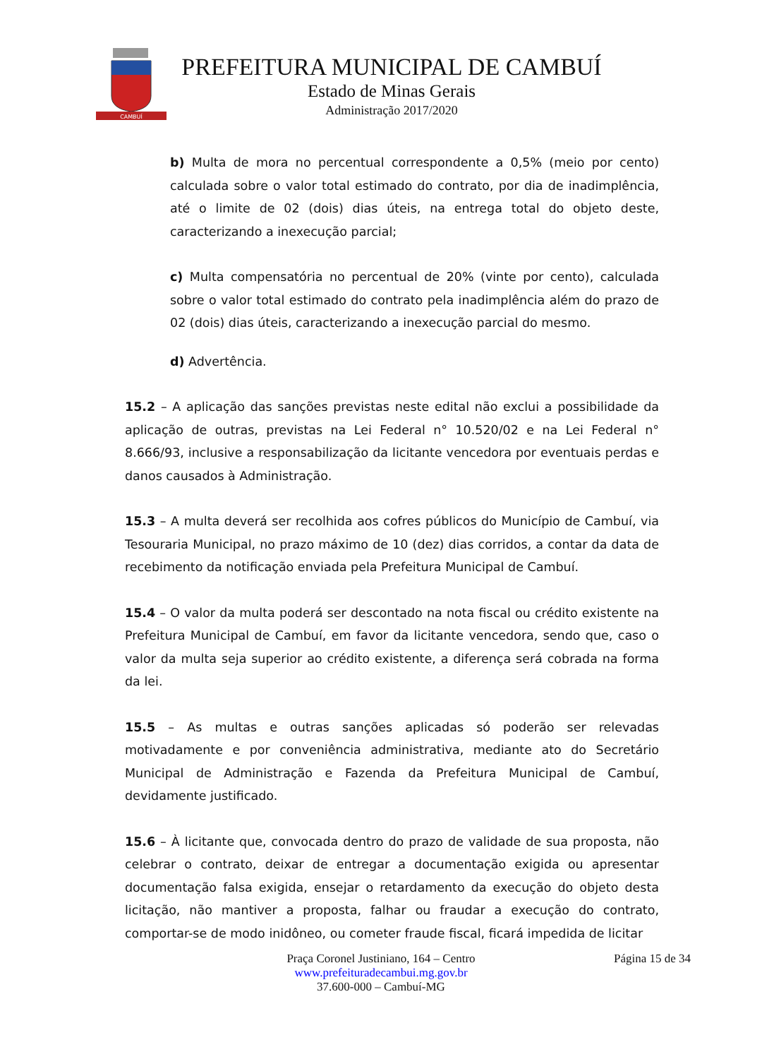CAMBUÍ
PREFEITURA MUNICIPAL DE CAMBUÍ
Estado de Minas Gerais
Administração 2017/2020
b) Multa de mora no percentual correspondente a 0,5% (meio por cento) calculada sobre o valor total estimado do contrato, por dia de inadimplência, até o limite de 02 (dois) dias úteis, na entrega total do objeto deste, caracterizando a inexecução parcial;
c) Multa compensatória no percentual de 20% (vinte por cento), calculada sobre o valor total estimado do contrato pela inadimplência além do prazo de 02 (dois) dias úteis, caracterizando a inexecução parcial do mesmo.
d) Advertência.
15.2 – A aplicação das sanções previstas neste edital não exclui a possibilidade da aplicação de outras, previstas na Lei Federal n° 10.520/02 e na Lei Federal n° 8.666/93, inclusive a responsabilização da licitante vencedora por eventuais perdas e danos causados à Administração.
15.3 – A multa deverá ser recolhida aos cofres públicos do Município de Cambuí, via Tesouraria Municipal, no prazo máximo de 10 (dez) dias corridos, a contar da data de recebimento da notificação enviada pela Prefeitura Municipal de Cambuí.
15.4 – O valor da multa poderá ser descontado na nota fiscal ou crédito existente na Prefeitura Municipal de Cambuí, em favor da licitante vencedora, sendo que, caso o valor da multa seja superior ao crédito existente, a diferença será cobrada na forma da lei.
15.5 – As multas e outras sanções aplicadas só poderão ser relevadas motivadamente e por conveniência administrativa, mediante ato do Secretário Municipal de Administração e Fazenda da Prefeitura Municipal de Cambuí, devidamente justificado.
15.6 – À licitante que, convocada dentro do prazo de validade de sua proposta, não celebrar o contrato, deixar de entregar a documentação exigida ou apresentar documentação falsa exigida, ensejar o retardamento da execução do objeto desta licitação, não mantiver a proposta, falhar ou fraudar a execução do contrato, comportar-se de modo inidôneo, ou cometer fraude fiscal, ficará impedida de licitar
Praça Coronel Justiniano, 164 – Centro
www.prefeituradecambui.mg.gov.br
37.600-000 – Cambuí-MG
Página 15 de 34